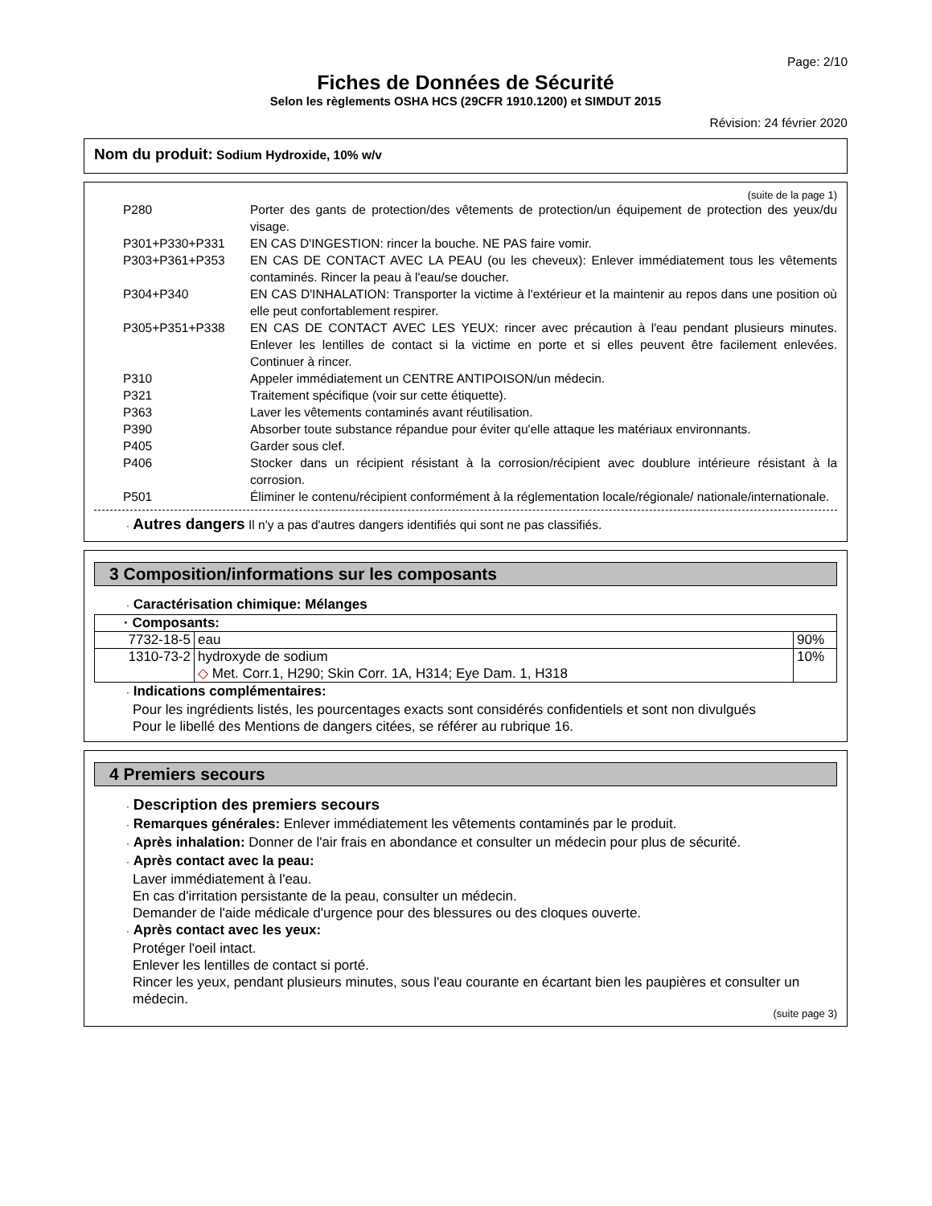Page: 2/10
Fiches de Données de Sécurité
Selon les règlements OSHA HCS (29CFR 1910.1200) et SIMDUT 2015
Révision: 24 février 2020
Nom du produit: Sodium Hydroxide, 10% w/v
(suite de la page 1)
P280 Porter des gants de protection/des vêtements de protection/un équipement de protection des yeux/du visage.
P301+P330+P331 EN CAS D'INGESTION: rincer la bouche. NE PAS faire vomir.
P303+P361+P353 EN CAS DE CONTACT AVEC LA PEAU (ou les cheveux): Enlever immédiatement tous les vêtements contaminés. Rincer la peau à l'eau/se doucher.
P304+P340 EN CAS D'INHALATION: Transporter la victime à l'extérieur et la maintenir au repos dans une position où elle peut confortablement respirer.
P305+P351+P338 EN CAS DE CONTACT AVEC LES YEUX: rincer avec précaution à l'eau pendant plusieurs minutes. Enlever les lentilles de contact si la victime en porte et si elles peuvent être facilement enlevées. Continuer à rincer.
P310 Appeler immédiatement un CENTRE ANTIPOISON/un médecin.
P321 Traitement spécifique (voir sur cette étiquette).
P363 Laver les vêtements contaminés avant réutilisation.
P390 Absorber toute substance répandue pour éviter qu'elle attaque les matériaux environnants.
P405 Garder sous clef.
P406 Stocker dans un récipient résistant à la corrosion/récipient avec doublure intérieure résistant à la corrosion.
P501 Éliminer le contenu/récipient conformément à la réglementation locale/régionale/ nationale/internationale.
· Autres dangers Il n'y a pas d'autres dangers identifiés qui sont ne pas classifiés.
3 Composition/informations sur les composants
· Caractérisation chimique: Mélanges
| · Composants: | | |
| 7732-18-5 | eau | 90% |
| 1310-73-2 | hydroxyde de sodium ◇ Met. Corr.1, H290; Skin Corr. 1A, H314; Eye Dam. 1, H318 | 10% |
· Indications complémentaires:
Pour les ingrédients listés, les pourcentages exacts sont considérés confidentiels et sont non divulgués
Pour le libellé des Mentions de dangers citées, se référer au rubrique 16.
4 Premiers secours
· Description des premiers secours
· Remarques générales: Enlever immédiatement les vêtements contaminés par le produit.
· Après inhalation: Donner de l'air frais en abondance et consulter un médecin pour plus de sécurité.
· Après contact avec la peau:
Laver immédiatement à l'eau.
En cas d'irritation persistante de la peau, consulter un médecin.
Demander de l'aide médicale d'urgence pour des blessures ou des cloques ouverte.
· Après contact avec les yeux:
Protéger l'oeil intact.
Enlever les lentilles de contact si porté.
Rincer les yeux, pendant plusieurs minutes, sous l'eau courante en écartant bien les paupières et consulter un médecin.
(suite page 3)